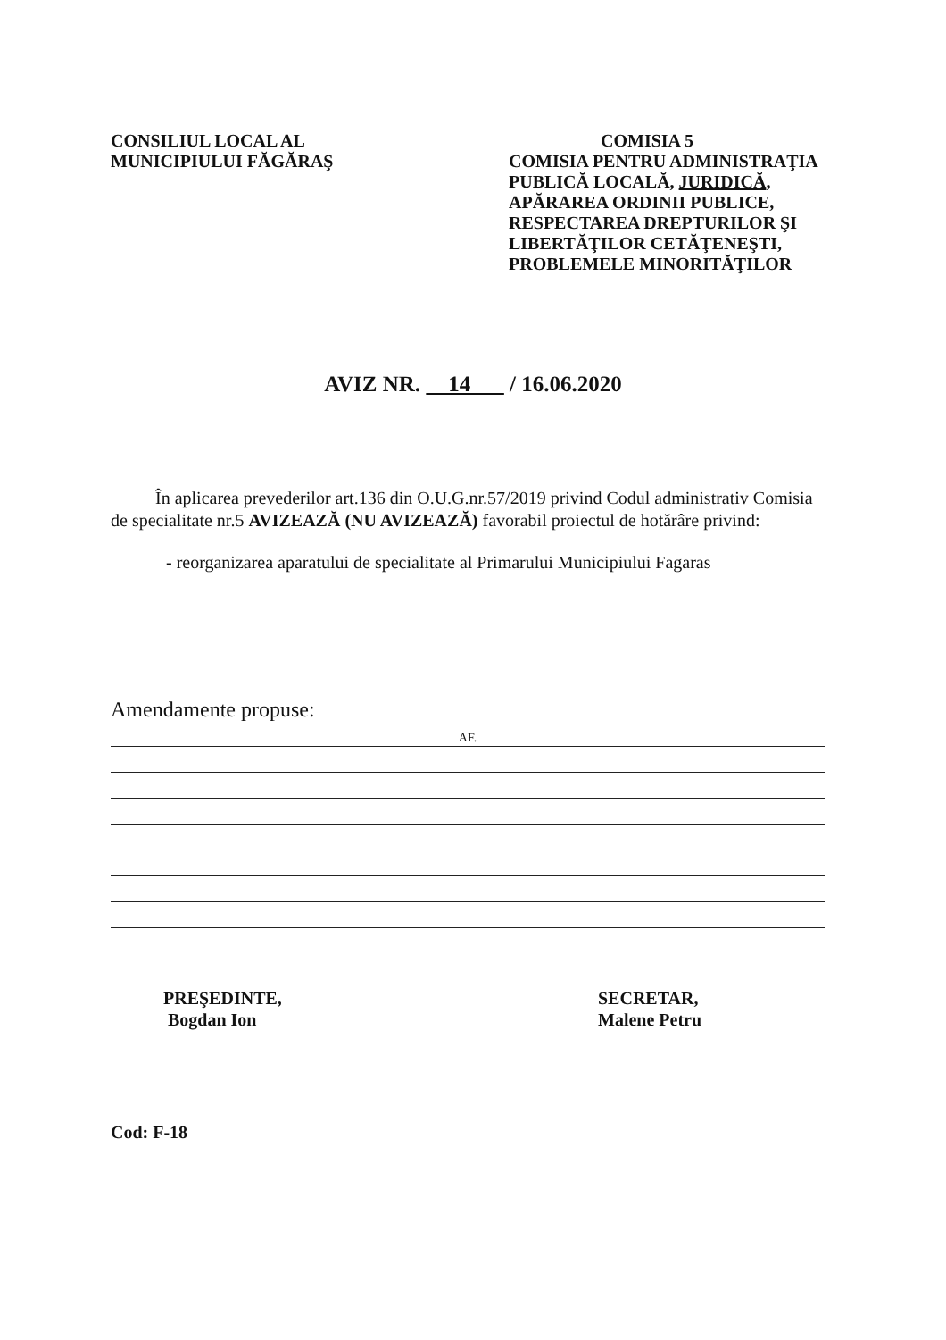CONSILIUL LOCAL AL
MUNICIPIULUI FĂGĂRAŞ
COMISIA 5
COMISIA PENTRU ADMINISTRAŢIA PUBLICĂ LOCALĂ, JURIDICĂ, APĂRAREA ORDINII PUBLICE, RESPECTAREA DREPTURILOR ŞI LIBERTĂŢILOR CETĂŢENEŞTI, PROBLEMELE MINORITĂŢILOR
AVIZ NR. 14 / 16.06.2020
În aplicarea prevederilor art.136 din O.U.G.nr.57/2019 privind Codul administrativ Comisia de specialitate nr.5 AVIZEAZĂ (NU AVIZEAZĂ) favorabil proiectul de hotărâre privind:
- reorganizarea aparatului de specialitate al Primarului Municipiului Fagaras
Amendamente propuse:
AF.
PREŞEDINTE,
Bogdan Ion
SECRETAR,
Malene Petru
Cod: F-18